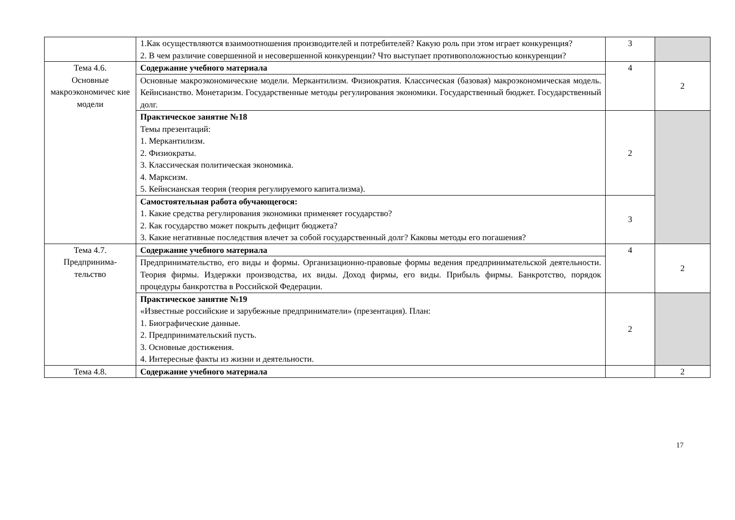| | 1.Как осуществляются взаимоотношения производителей и потребителей? Какую роль при этом играет конкуренция? 2. В чем различие совершенной и несовершенной конкуренции? Что выступает противоположностью конкуренции? | 3 | |
| Тема 4.6. Основные макроэкономичес кие модели | Содержание учебного материала | 4 | 2 |
| | Основные макроэкономические модели. Меркантилизм. Физиократия. Классическая (базовая) макроэкономическая модель. Кейнсианство. Монетаризм. Государственные методы регулирования экономики. Государственный бюджет. Государственный долг. | | |
| | Практическое занятие №18 Темы презентаций: 1. Меркантилизм. 2. Физиократы. 3. Классическая политическая экономика. 4. Марксизм. 5. Кейнсианская теория (теория регулируемого капитализма). | 2 | |
| | Самостоятельная работа обучающегося: 1. Какие средства регулирования экономики применяет государство? 2. Как государство может покрыть дефицит бюджета? 3. Какие негативные последствия влечет за собой государственный долг? Каковы методы его погашения? | 3 | |
| Тема 4.7. Предпринима- тельство | Содержание учебного материала | 4 | 2 |
| | Предпринимательство, его виды и формы. Организационно-правовые формы ведения предпринимательской деятельности. Теория фирмы. Издержки производства, их виды. Доход фирмы, его виды. Прибыль фирмы. Банкротство, порядок процедуры банкротства в Российской Федерации. | | |
| | Практическое занятие №19 «Известные российские и зарубежные предприниматели» (презентация). План: 1. Биографические данные. 2. Предпринимательский пусть. 3. Основные достижения. 4. Интересные факты из жизни и деятельности. | 2 | |
| Тема 4.8. | Содержание учебного материала | | 2 |
17